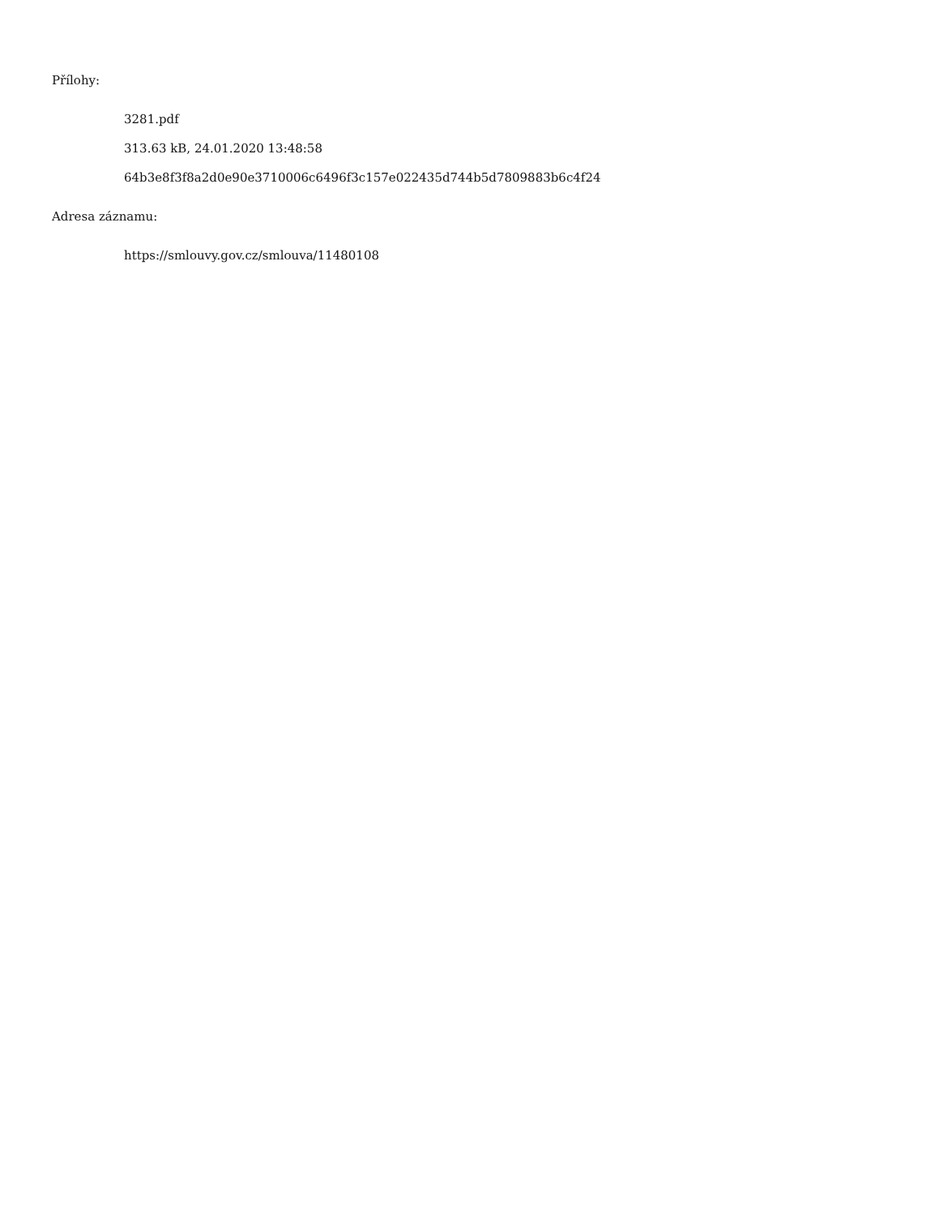Přílohy:
3281.pdf
313.63 kB, 24.01.2020 13:48:58
64b3e8f3f8a2d0e90e3710006c6496f3c157e022435d744b5d7809883b6c4f24
Adresa záznamu:
https://smlouvy.gov.cz/smlouva/11480108